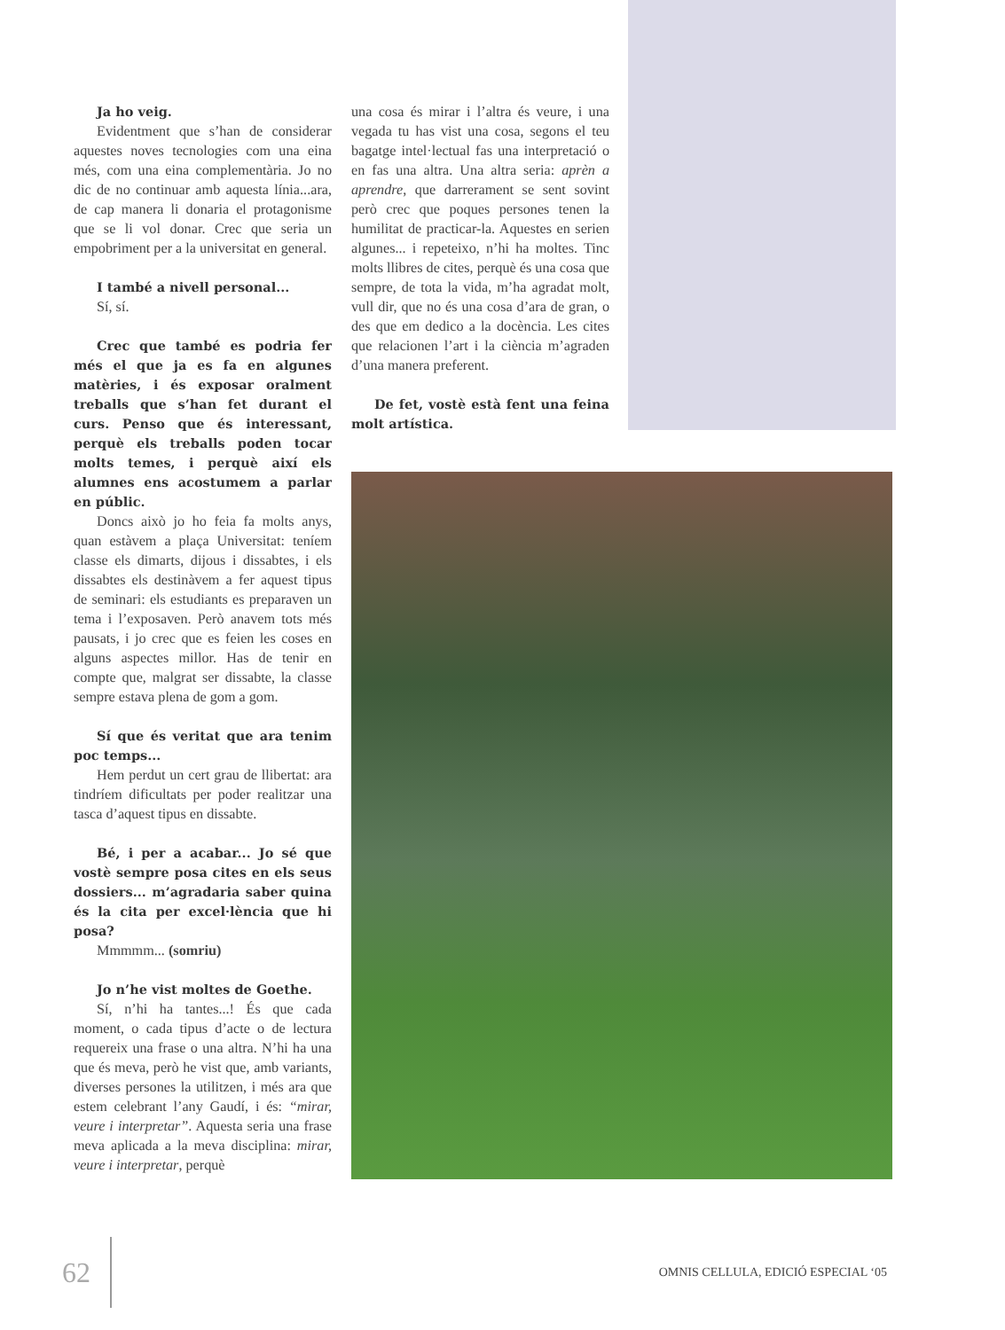Ja ho veig.
Evidentment que s’han de considerar aquestes noves tecnologies com una eina més, com una eina complementària. Jo no dic de no continuar amb aquesta línia...ara, de cap manera li donaria el protagonisme que se li vol donar. Crec que seria un empobriment per a la universitat en general.
I també a nivell personal...
Sí, sí.
Crec que també es podria fer més el que ja es fa en algunes matèries, i és exposar oralment treballs que s’han fet durant el curs. Penso que és interessant, perquè els treballs poden tocar molts temes, i perquè així els alumnes ens acostumem a parlar en públic.
Doncs això jo ho feia fa molts anys, quan estàvem a plaça Universitat: teníem classe els dimarts, dijous i dissabtes, i els dissabtes els destinàvem a fer aquest tipus de seminari: els estudiants es preparaven un tema i l’exposaven. Però anavem tots més pausats, i jo crec que es feien les coses en alguns aspectes millor. Has de tenir en compte que, malgrat ser dissabte, la classe sempre estava plena de gom a gom.
Sí que és veritat que ara tenim poc temps...
Hem perdut un cert grau de llibertat: ara tindríem dificultats per poder realitzar una tasca d’aquest tipus en dissabte.
Bé, i per a acabar... Jo sé que vostè sempre posa cites en els seus dossiers... m’agradaria saber quina és la cita per excel·lència que hi posa?
Mmmmm... (somriu)
Jo n’he vist moltes de Goethe.
Sí, n’hi ha tantes...! És que cada moment, o cada tipus d’acte o de lectura requereix una frase o una altra. N’hi ha una que és meva, però he vist que, amb variants, diverses persones la utilitzen, i més ara que estem celebrant l’any Gaudí, i és: “mirar, veure i interpretar”. Aquesta seria una frase meva aplicada a la meva disciplina: mirar, veure i interpretar, perquè
una cosa és mirar i l’altra és veure, i una vegada tu has vist una cosa, segons el teu bagatge intel·lectual fas una interpretació o en fas una altra. Una altra seria: aprèn a aprendre, que darrerament se sent sovint però crec que poques persones tenen la humilitat de practicar-la. Aquestes en serien algunes... i repeteixo, n’hi ha moltes. Tinc molts llibres de cites, perquè és una cosa que sempre, de tota la vida, m’ha agradat molt, vull dir, que no és una cosa d’ara de gran, o des que em dedico a la docència. Les cites que relacionen l’art i la ciència m’agraden d’una manera preferent.
De fet, vostè està fent una feina molt artística.
62 OMNIS CELLULA, EDICIÓ ESPECIAL ‘05